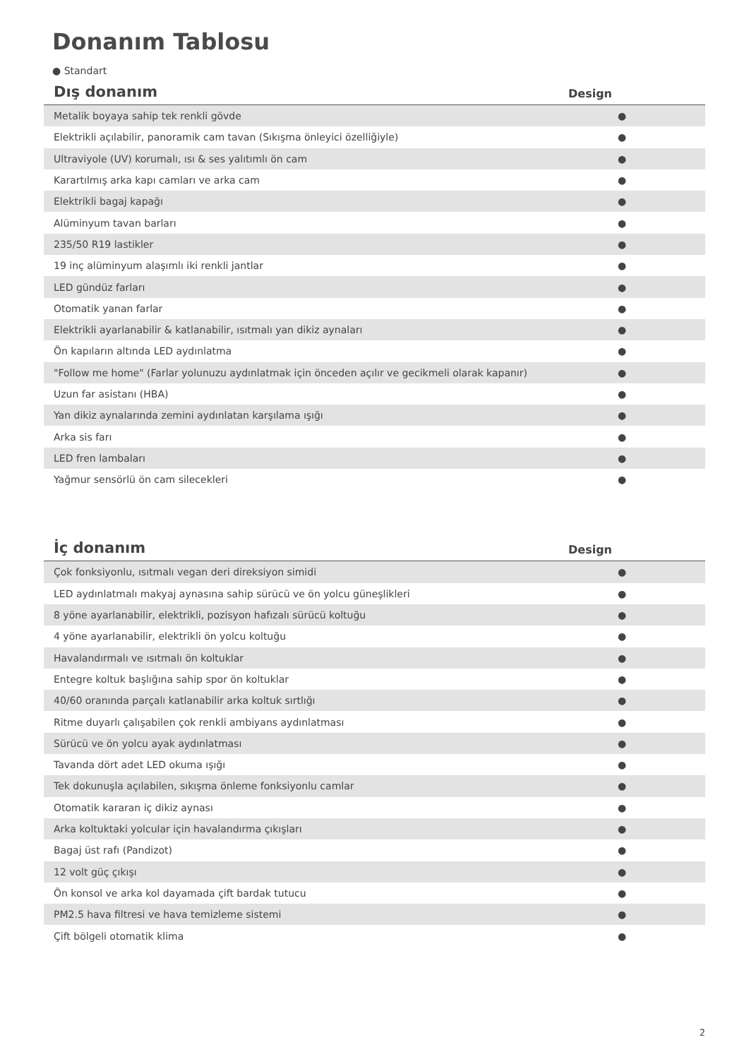Donanım Tablosu
● Standart
| Dış donanım | Design |
| --- | --- |
| Metalik boyaya sahip tek renkli gövde | ● |
| Elektrikli açılabilir, panoramik cam tavan (Sıkışma önleyici özelliğiyle) | ● |
| Ultraviyole (UV) korumalı, ısı & ses yalıtımlı ön cam | ● |
| Karartılmış arka kapı camları ve arka cam | ● |
| Elektrikli bagaj kapağı | ● |
| Alüminyum tavan barları | ● |
| 235/50 R19 lastikler | ● |
| 19 inç alüminyum alaşımlı iki renkli jantlar | ● |
| LED gündüz farları | ● |
| Otomatik yanan farlar | ● |
| Elektrikli ayarlanabilir & katlanabilir, ısıtmalı yan dikiz aynaları | ● |
| Ön kapıların altında LED aydınlatma | ● |
| "Follow me home" (Farlar yolunuzu aydınlatmak için önceden açılır ve gecikmeli olarak kapanır) | ● |
| Uzun far asistanı (HBA) | ● |
| Yan dikiz aynalarında zemini aydınlatan karşılama ışığı | ● |
| Arka sis farı | ● |
| LED fren lambaları | ● |
| Yağmur sensörlü ön cam silecekleri | ● |
| İç donanım | Design |
| --- | --- |
| Çok fonksiyonlu, ısıtmalı vegan deri direksiyon simidi | ● |
| LED aydınlatmalı makyaj aynasına sahip sürücü ve ön yolcu güneşlikleri | ● |
| 8 yöne ayarlanabilir, elektrikli, pozisyon hafızalı sürücü koltuğu | ● |
| 4 yöne ayarlanabilir, elektrikli ön yolcu koltuğu | ● |
| Havalandırmalı ve ısıtmalı ön koltuklar | ● |
| Entegre koltuk başlığına sahip spor ön koltuklar | ● |
| 40/60 oranında parçalı katlanabilir arka koltuk sırtlığı | ● |
| Ritme duyarlı çalışabilen çok renkli ambiyans aydınlatması | ● |
| Sürücü ve ön yolcu ayak aydınlatması | ● |
| Tavanda dört adet LED okuma ışığı | ● |
| Tek dokunuşla açılabilen, sıkışma önleme fonksiyonlu camlar | ● |
| Otomatik kararan iç dikiz aynası | ● |
| Arka koltuktaki yolcular için havalandırma çıkışları | ● |
| Bagaj üst rafı (Pandizot) | ● |
| 12 volt güç çıkışı | ● |
| Ön konsol ve arka kol dayamada çift bardak tutucu | ● |
| PM2.5 hava filtresi ve hava temizleme sistemi | ● |
| Çift bölgeli otomatik klima | ● |
2